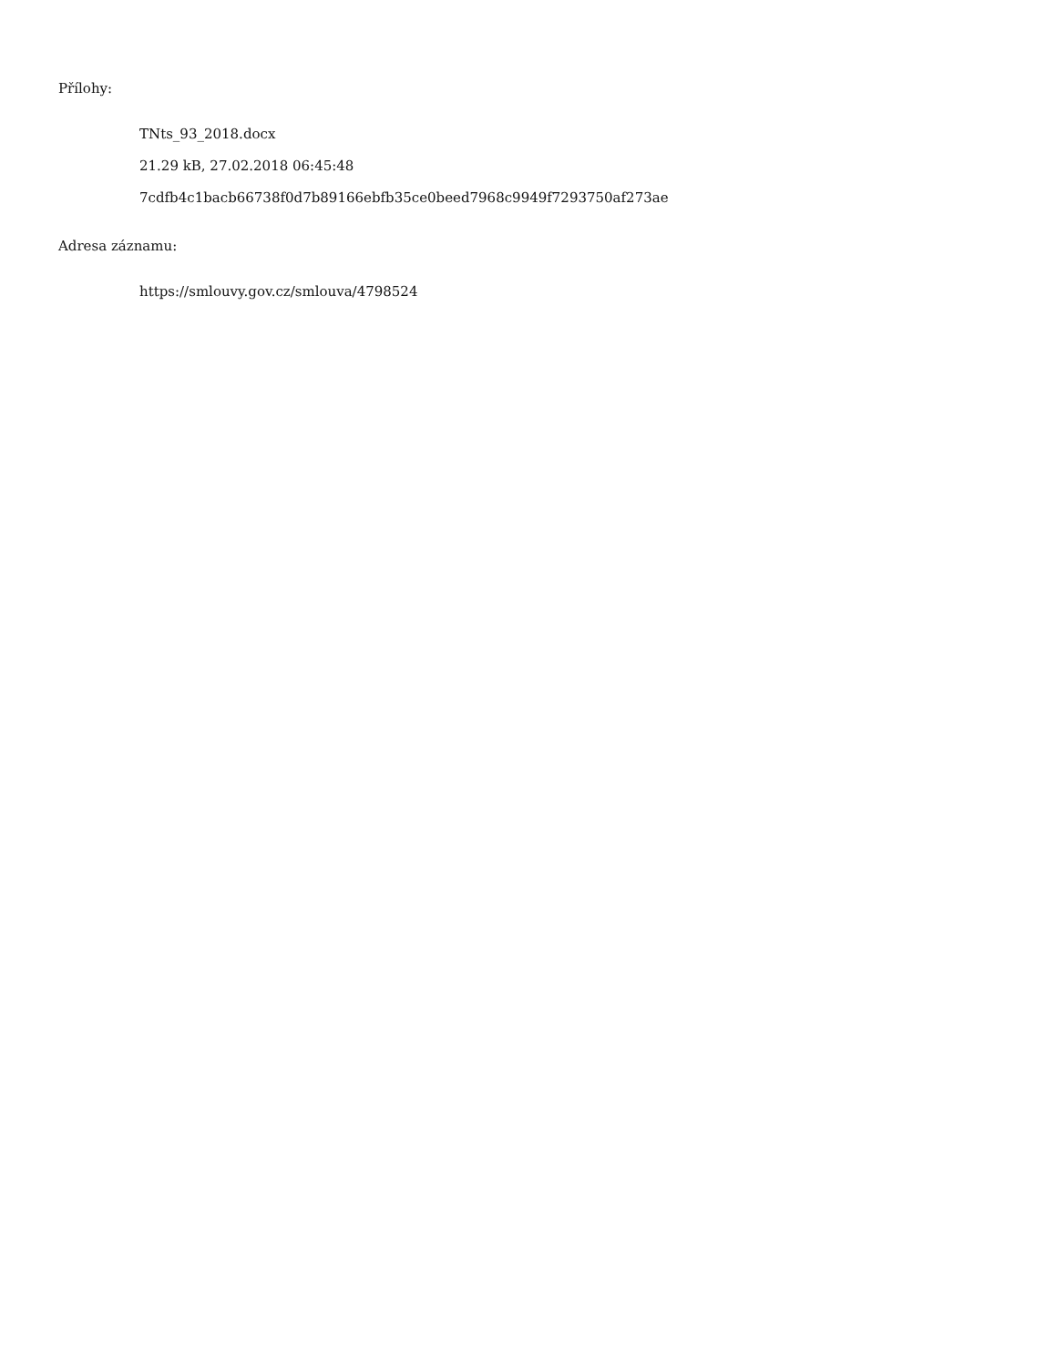Přílohy:
TNts_93_2018.docx
21.29 kB, 27.02.2018 06:45:48
7cdfb4c1bacb66738f0d7b89166ebfb35ce0beed7968c9949f7293750af273ae
Adresa záznamu:
https://smlouvy.gov.cz/smlouva/4798524